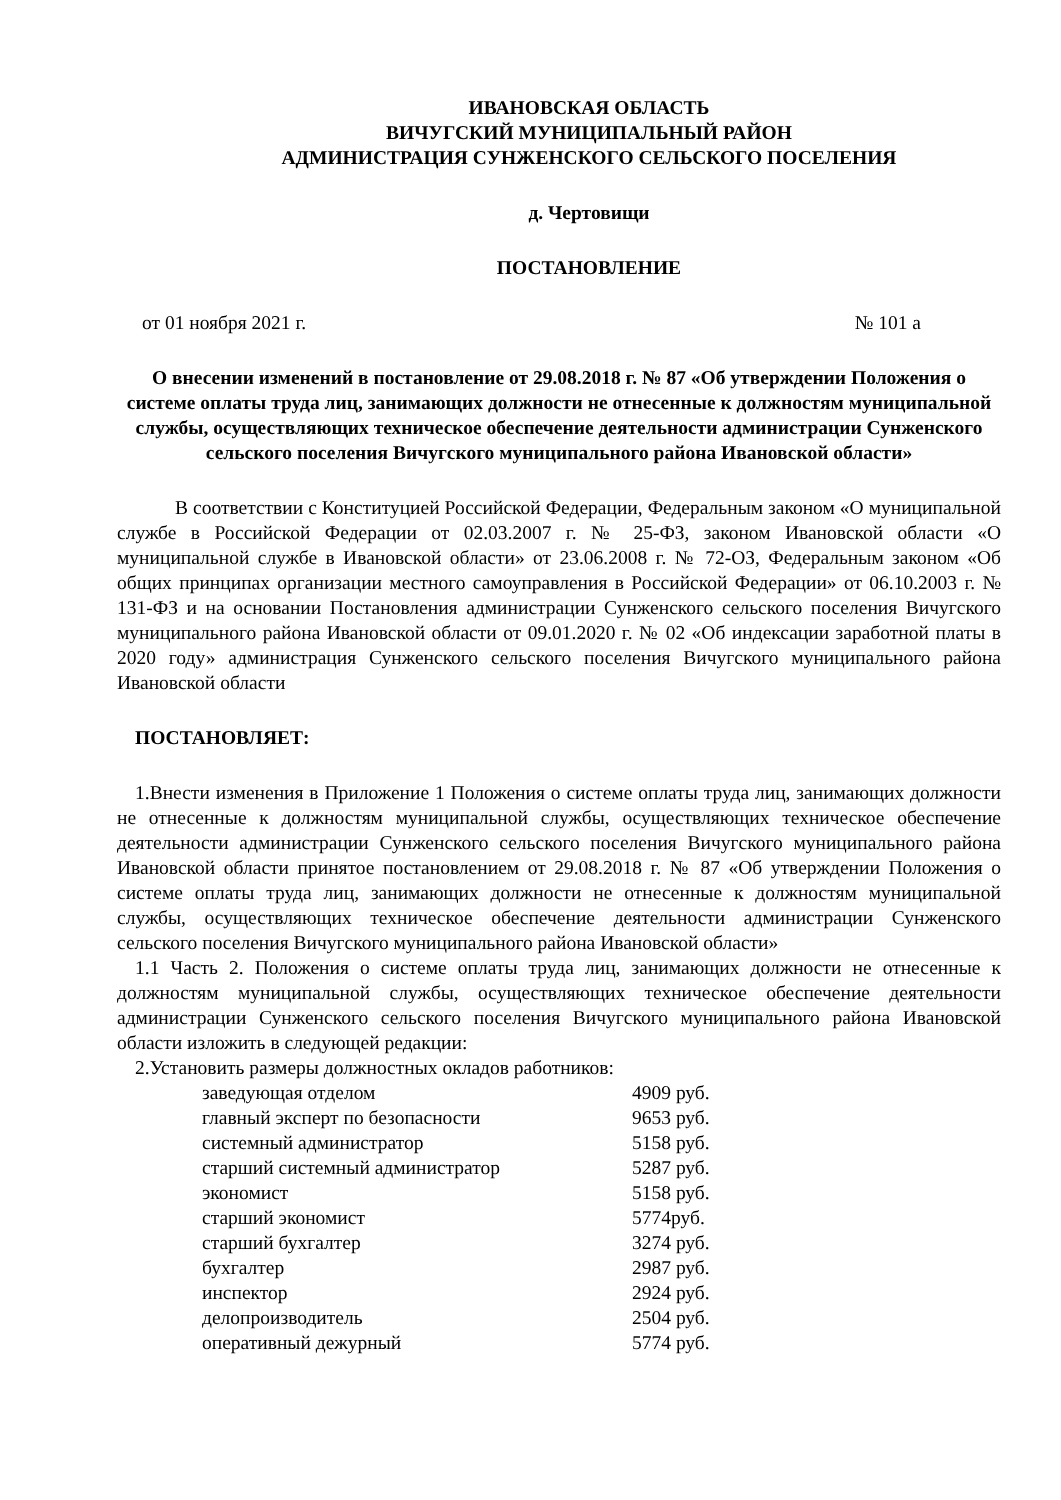ИВАНОВСКАЯ ОБЛАСТЬ
ВИЧУГСКИЙ МУНИЦИПАЛЬНЫЙ РАЙОН
АДМИНИСТРАЦИЯ СУНЖЕНСКОГО СЕЛЬСКОГО ПОСЕЛЕНИЯ
д. Чертовищи
ПОСТАНОВЛЕНИЕ
от 01 ноября 2021 г. № 101 а
О внесении изменений в постановление от 29.08.2018 г. № 87 «Об утверждении Положения о системе оплаты труда лиц, занимающих должности не отнесенные к должностям муниципальной службы, осуществляющих техническое обеспечение деятельности администрации Сунженского сельского поселения Вичугского муниципального района Ивановской области»
В соответствии с Конституцией Российской Федерации, Федеральным законом «О муниципальной службе в Российской Федерации от 02.03.2007 г. № 25-ФЗ, законом Ивановской области «О муниципальной службе в Ивановской области» от 23.06.2008 г. № 72-ОЗ, Федеральным законом «Об общих принципах организации местного самоуправления в Российской Федерации» от 06.10.2003 г. № 131-ФЗ и на основании Постановления администрации Сунженского сельского поселения Вичугского муниципального района Ивановской области от 09.01.2020 г. № 02 «Об индексации заработной платы в 2020 году» администрация Сунженского сельского поселения Вичугского муниципального района Ивановской области
ПОСТАНОВЛЯЕТ:
1.Внести изменения в Приложение 1 Положения о системе оплаты труда лиц, занимающих должности не отнесенные к должностям муниципальной службы, осуществляющих техническое обеспечение деятельности администрации Сунженского сельского поселения Вичугского муниципального района Ивановской области принятое постановлением от 29.08.2018 г. № 87 «Об утверждении Положения о системе оплаты труда лиц, занимающих должности не отнесенные к должностям муниципальной службы, осуществляющих техническое обеспечение деятельности администрации Сунженского сельского поселения Вичугского муниципального района Ивановской области»
1.1 Часть 2. Положения о системе оплаты труда лиц, занимающих должности не отнесенные к должностям муниципальной службы, осуществляющих техническое обеспечение деятельности администрации Сунженского сельского поселения Вичугского муниципального района Ивановской области изложить в следующей редакции:
2.Установить размеры должностных окладов работников:
| заведующая отделом | 4909 руб. |
| главный эксперт по безопасности | 9653 руб. |
| системный администратор | 5158 руб. |
| старший системный администратор | 5287 руб. |
| экономист | 5158 руб. |
| старший экономист | 5774руб. |
| старший бухгалтер | 3274 руб. |
| бухгалтер | 2987 руб. |
| инспектор | 2924 руб. |
| делопроизводитель | 2504 руб. |
| оперативный дежурный | 5774 руб. |